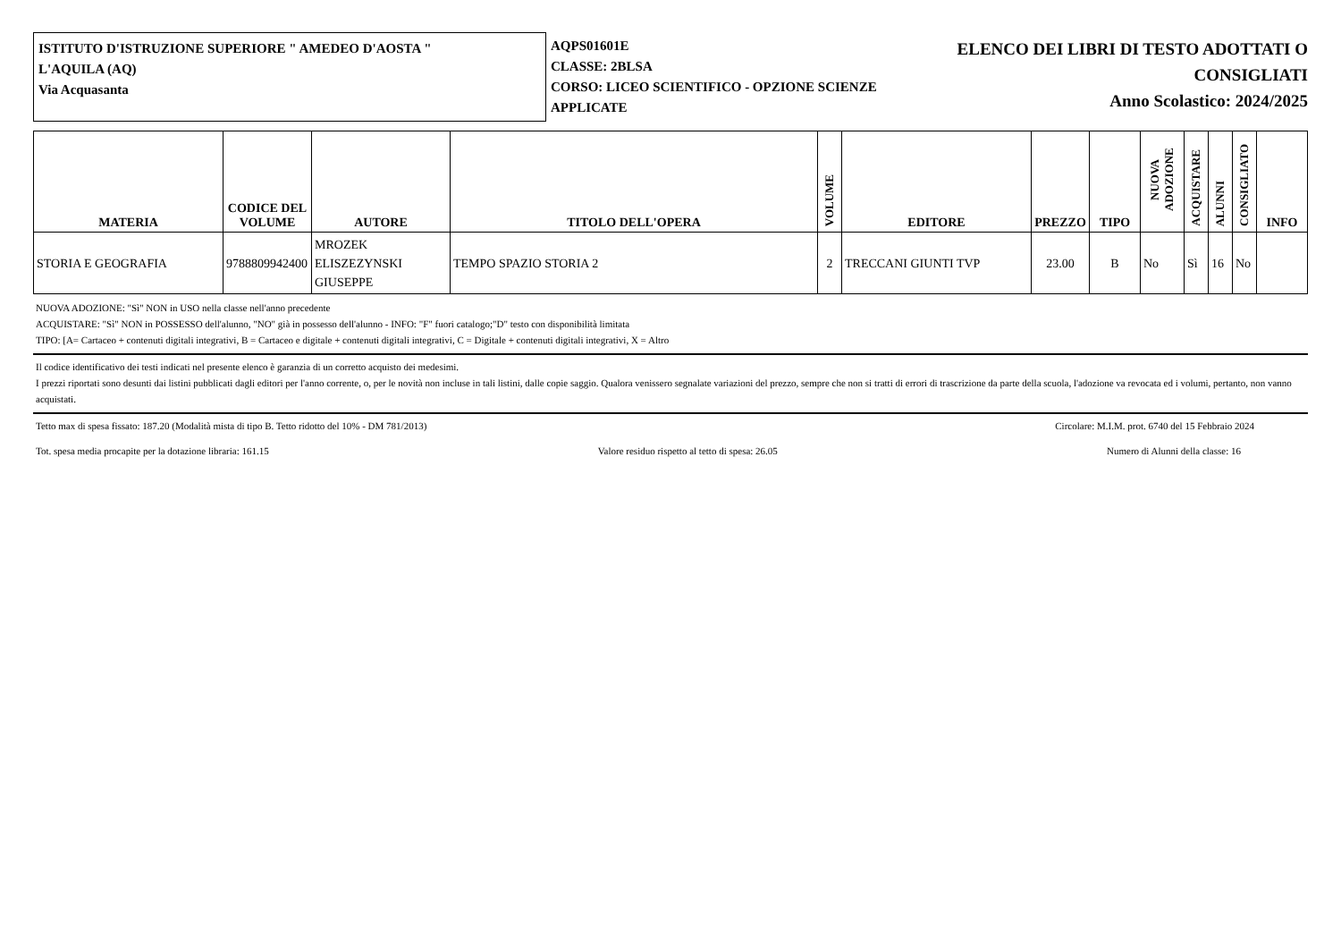ISTITUTO D'ISTRUZIONE SUPERIORE " AMEDEO D'AOSTA "
L'AQUILA (AQ)
Via Acquasanta
AQPS01601E
CLASSE: 2BLSA
CORSO: LICEO SCIENTIFICO - OPZIONE SCIENZE APPLICATE
ELENCO DEI LIBRI DI TESTO ADOTTATI O
CONSIGLIATI
Anno Scolastico: 2024/2025
| MATERIA | CODICE DEL VOLUME | AUTORE | TITOLO DELL'OPERA | VOLUME | EDITORE | PREZZO | TIPO | NUOVA ADOZIONE | ACQUISTARE | ALUNNI | CONSIGLIATO | INFO |
| --- | --- | --- | --- | --- | --- | --- | --- | --- | --- | --- | --- | --- |
| STORIA E GEOGRAFIA | 9788809942400 | MROZEK ELISZEZYNSKI GIUSEPPE | TEMPO SPAZIO STORIA 2 | 2 | TRECCANI GIUNTI TVP | 23.00 | B | No | Sì | 16 | No | |
NUOVA ADOZIONE: "Sì" NON in USO nella classe nell'anno precedente
ACQUISTARE: "Sì" NON in POSSESSO dell'alunno, "NO" già in possesso dell'alunno - INFO: "F" fuori catalogo;"D" testo con disponibilità limitata
TIPO: [A= Cartaceo + contenuti digitali integrativi, B = Cartaceo e digitale + contenuti digitali integrativi, C = Digitale + contenuti digitali integrativi, X = Altro
Il codice identificativo dei testi indicati nel presente elenco è garanzia di un corretto acquisto dei medesimi.
I prezzi riportati sono desunti dai listini pubblicati dagli editori per l'anno corrente, o, per le novità non incluse in tali listini, dalle copie saggio. Qualora venissero segnalate variazioni del prezzo, sempre che non si tratti di errori di trascrizione da parte della scuola, l'adozione va revocata ed i volumi, pertanto, non vanno acquistati.
Tetto max di spesa fissato: 187.20 (Modalità mista di tipo B. Tetto ridotto del 10% - DM 781/2013) Circolare: M.I.M. prot. 6740 del 15 Febbraio 2024
Tot. spesa media procapite per la dotazione libraria: 161.15 Valore residuo rispetto al tetto di spesa: 26.05 Numero di Alunni della classe: 16